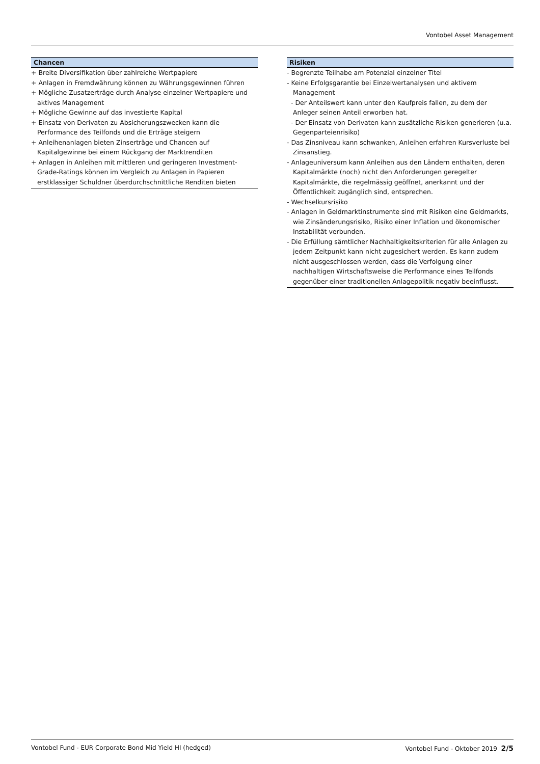Vontobel Asset Management
Chancen
+ Breite Diversifikation über zahlreiche Wertpapiere
+ Anlagen in Fremdwährung können zu Währungsgewinnen führen
+ Mögliche Zusatzerträge durch Analyse einzelner Wertpapiere und aktives Management
+ Mögliche Gewinne auf das investierte Kapital
+ Einsatz von Derivaten zu Absicherungszwecken kann die Performance des Teilfonds und die Erträge steigern
+ Anleihenanlagen bieten Zinserträge und Chancen auf Kapitalgewinne bei einem Rückgang der Marktrenditen
+ Anlagen in Anleihen mit mittleren und geringeren Investment-Grade-Ratings können im Vergleich zu Anlagen in Papieren erstklassiger Schuldner überdurchschnittliche Renditen bieten
Risiken
- Begrenzte Teilhabe am Potenzial einzelner Titel
- Keine Erfolgsgarantie bei Einzelwertanalysen und aktivem Management
- Der Anteilswert kann unter den Kaufpreis fallen, zu dem der Anleger seinen Anteil erworben hat.
- Der Einsatz von Derivaten kann zusätzliche Risiken generieren (u.a. Gegenparteienrisiko)
- Das Zinsniveau kann schwanken, Anleihen erfahren Kursverluste bei Zinsanstieg.
- Anlageuniversum kann Anleihen aus den Ländern enthalten, deren Kapitalmärkte (noch) nicht den Anforderungen geregelter Kapitalmärkte, die regelmässig geöffnet, anerkannt und der Öffentlichkeit zugänglich sind, entsprechen.
- Wechselkursrisiko
- Anlagen in Geldmarktinstrumente sind mit Risiken eine Geldmarkts, wie Zinsänderungsrisiko, Risiko einer Inflation und ökonomischer Instabilität verbunden.
- Die Erfüllung sämtlicher Nachhaltigkeitskriterien für alle Anlagen zu jedem Zeitpunkt kann nicht zugesichert werden. Es kann zudem nicht ausgeschlossen werden, dass die Verfolgung einer nachhaltigen Wirtschaftsweise die Performance eines Teilfonds gegenüber einer traditionellen Anlagepolitik negativ beeinflusst.
Vontobel Fund - EUR Corporate Bond Mid Yield HI (hedged) Vontobel Fund - Oktober 2019 2/5